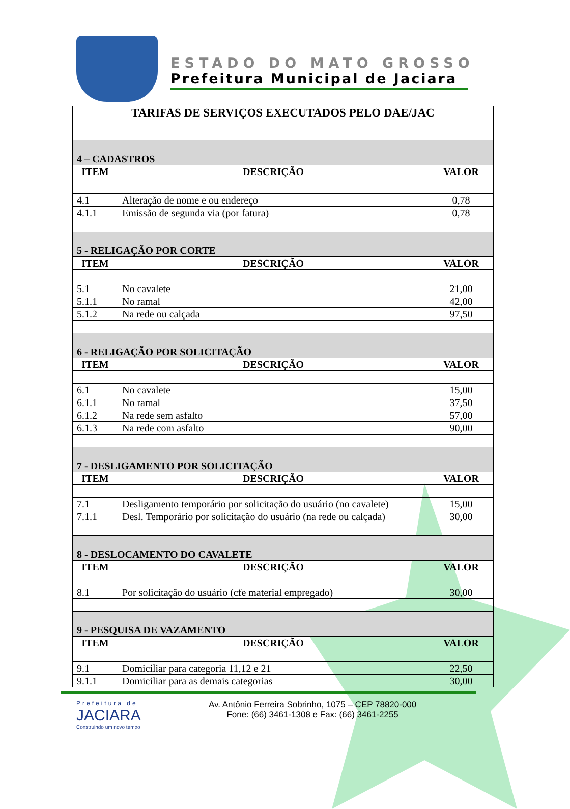ESTADO DO MATO GROSSO
Prefeitura Municipal de Jaciara
| TARIFAS DE SERVIÇOS EXECUTADOS PELO DAE/JAC | | |
| 4 – CADASTROS | | |
| ITEM | DESCRIÇÃO | VALOR |
| 4.1 | Alteração de nome e ou endereço | 0,78 |
| 4.1.1 | Emissão de segunda via (por fatura) | 0,78 |
| 5 - RELIGAÇÃO POR CORTE | | |
| ITEM | DESCRIÇÃO | VALOR |
| 5.1 | No cavalete | 21,00 |
| 5.1.1 | No ramal | 42,00 |
| 5.1.2 | Na rede ou calçada | 97,50 |
| 6 - RELIGAÇÃO POR SOLICITAÇÃO | | |
| ITEM | DESCRIÇÃO | VALOR |
| 6.1 | No cavalete | 15,00 |
| 6.1.1 | No ramal | 37,50 |
| 6.1.2 | Na rede sem asfalto | 57,00 |
| 6.1.3 | Na rede com asfalto | 90,00 |
| 7 - DESLIGAMENTO POR SOLICITAÇÃO | | |
| ITEM | DESCRIÇÃO | VALOR |
| 7.1 | Desligamento temporário por solicitação do usuário (no cavalete) | 15,00 |
| 7.1.1 | Desl. Temporário por solicitação do usuário (na rede ou calçada) | 30,00 |
| 8 - DESLOCAMENTO DO CAVALETE | | |
| ITEM | DESCRIÇÃO | VALOR |
| 8.1 | Por solicitação do usuário (cfe material empregado) | 30,00 |
| 9 - PESQUISA DE VAZAMENTO | | |
| ITEM | DESCRIÇÃO | VALOR |
| 9.1 | Domiciliar para categoria 11,12 e 21 | 22,50 |
| 9.1.1 | Domiciliar para as demais categorias | 30,00 |
Prefeitura de
JACIARA
Construindo um novo tempo
Av. Antônio Ferreira Sobrinho, 1075 – CEP 78820-000
Fone: (66) 3461-1308 e Fax: (66) 3461-2255